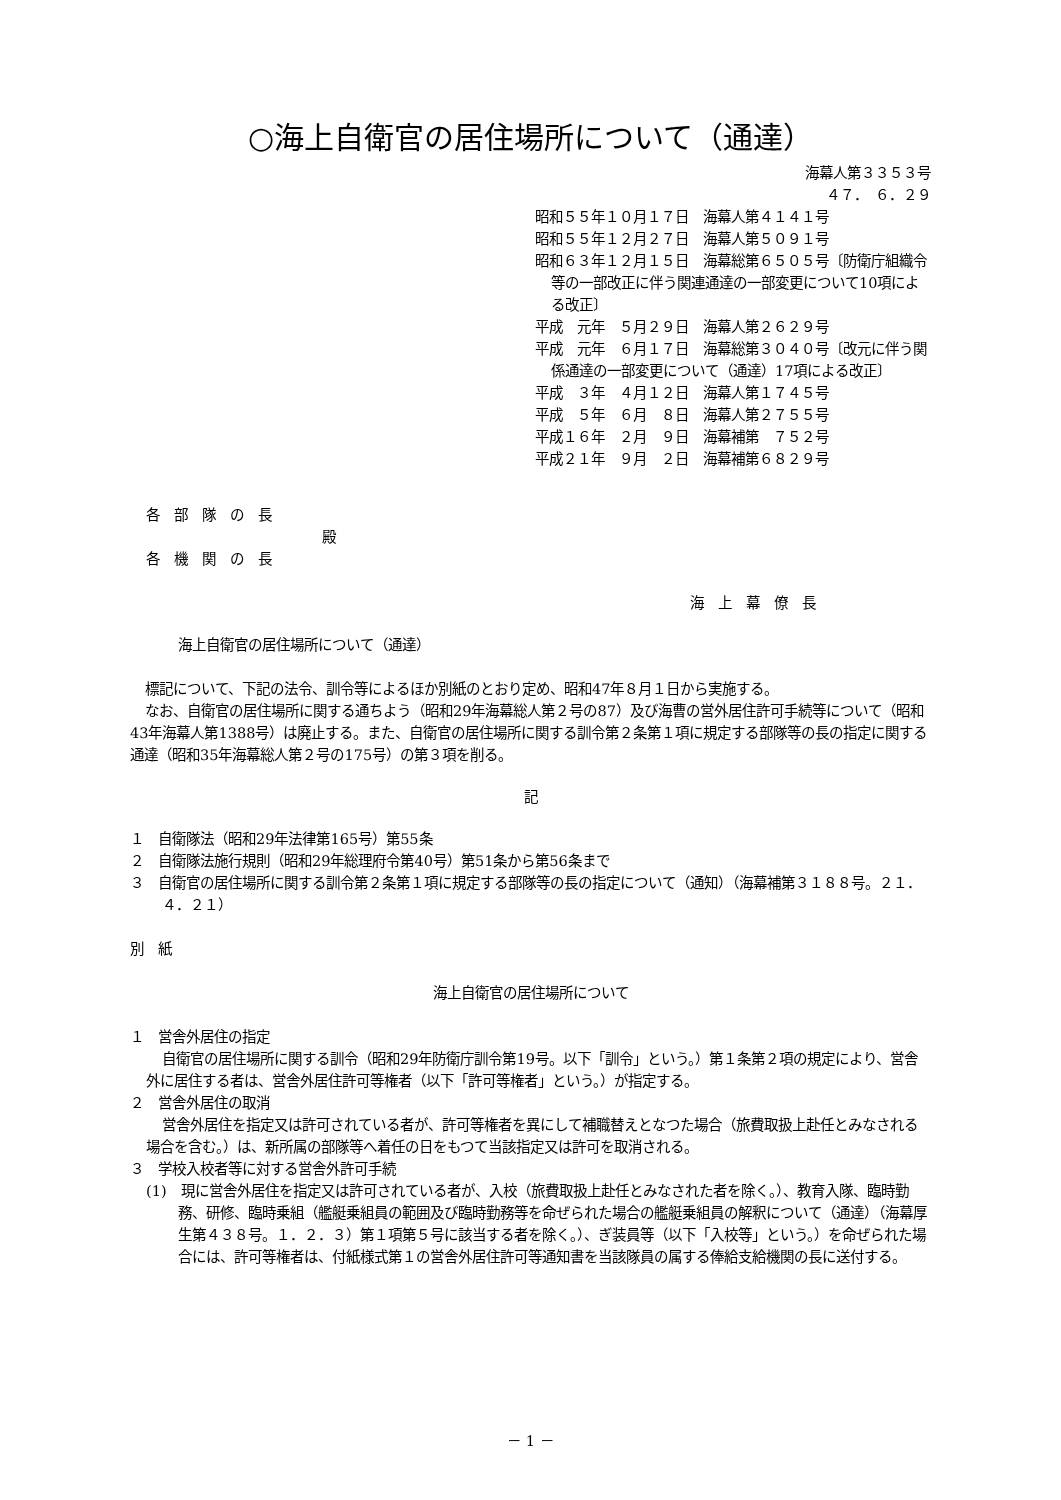○海上自衛官の居住場所について（通達）
海幕人第３３５３号
４７．　６．２９
昭和５５年１０月１７日　海幕人第４１４１号
昭和５５年１２月２７日　海幕人第５０９１号
昭和６３年１２月１５日　海幕総第６５０５号〔防衛庁組織令等の一部改正に伴う関連通達の一部変更について10項による改正〕
平成　元年　５月２９日　海幕人第２６２９号
平成　元年　６月１７日　海幕総第３０４０号〔改元に伴う関係通達の一部変更について（通達）17項による改正〕
平成　３年　４月１２日　海幕人第１７４５号
平成　５年　６月　８日　海幕人第２７５５号
平成１６年　２月　９日　海幕補第　７５２号
平成２１年　９月　２日　海幕補第６８２９号
各　部　隊　の　長
殿
各　機　関　の　長
海　上　幕　僚　長
海上自衛官の居住場所について（通達）
標記について、下記の法令、訓令等によるほか別紙のとおり定め、昭和47年８月１日から実施する。
なお、自衛官の居住場所に関する通ちよう（昭和29年海幕総人第２号の87）及び海曹の営外居住許可手続等について（昭和43年海幕人第1388号）は廃止する。また、自衛官の居住場所に関する訓令第２条第１項に規定する部隊等の長の指定に関する通達（昭和35年海幕総人第２号の175号）の第３項を削る。
記
１　自衛隊法（昭和29年法律第165号）第55条
２　自衛隊法施行規則（昭和29年総理府令第40号）第51条から第56条まで
３　自衛官の居住場所に関する訓令第２条第１項に規定する部隊等の長の指定について（通知）（海幕補第３１８８号。２１．４．２１）
別　紙
海上自衛官の居住場所について
１　営舎外居住の指定
自衛官の居住場所に関する訓令（昭和29年防衛庁訓令第19号。以下「訓令」という。）第１条第２項の規定により、営舎外に居住する者は、営舎外居住許可等権者（以下「許可等権者」という。）が指定する。
２　営舎外居住の取消
営舎外居住を指定又は許可されている者が、許可等権者を異にして補職替えとなつた場合（旅費取扱上赴任とみなされる場合を含む。）は、新所属の部隊等へ着任の日をもつて当該指定又は許可を取消される。
３　学校入校者等に対する営舎外許可手続
(1)　現に営舎外居住を指定又は許可されている者が、入校（旅費取扱上赴任とみなされた者を除く。）、教育入隊、臨時勤務、研修、臨時乗組（艦艇乗組員の範囲及び臨時勤務等を命ぜられた場合の艦艇乗組員の解釈について（通達）（海幕厚生第４３８号。１．２．３）第１項第５号に該当する者を除く。）、ぎ装員等（以下「入校等」という。）を命ぜられた場合には、許可等権者は、付紙様式第１の営舎外居住許可等通知書を当該隊員の属する俸給支給機関の長に送付する。
－ 1 －